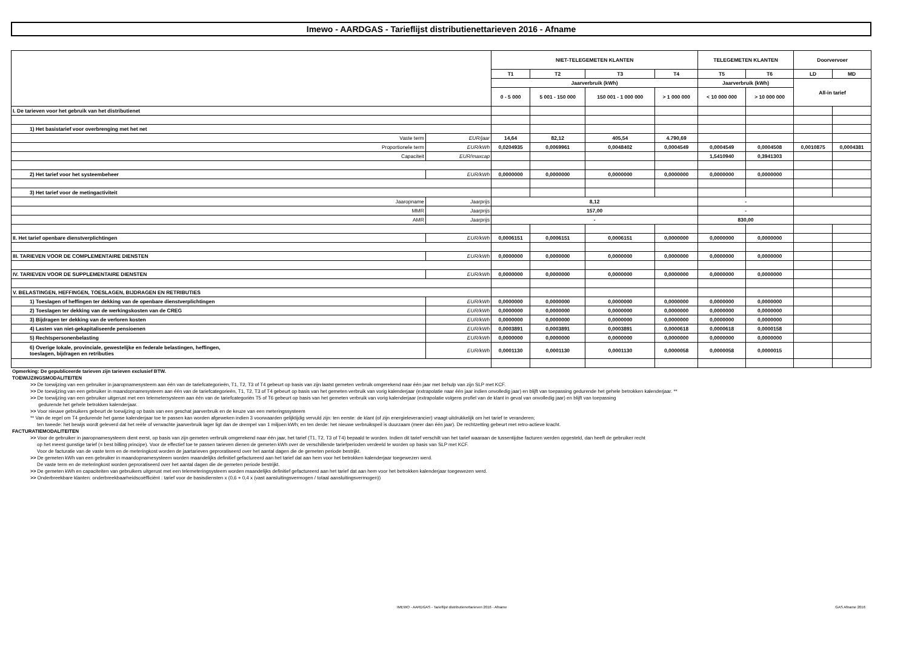Imewo - AARDGAS - Tarieflijst distributienettarieven 2016 - Afname
| | | NIET-TELEGEMETEN KLANTEN | | | | TELEGEMETEN KLANTEN | | Doorvervoer | |
| --- | --- | --- | --- | --- | --- | --- | --- | --- | --- |
| | | T1 | T2 | T3 | T4 | T5 | T6 | LD | MD |
| | | Jaarverbruik (kWh) | | | | Jaarverbruik (kWh) | | All-in tarief | |
| | | 0 - 5 000 | 5 001 - 150 000 | 150 001 - 1 000 000 | > 1 000 000 | < 10 000 000 | > 10 000 000 | | |
| I. De tarieven voor het gebruik van het distributienet | | | | | | | | | |
| 1) Het basistarief voor overbrenging met het net | | | | | | | | | |
| Vaste term | EUR/jaar | 14,64 | 82,12 | 405,54 | 4.790,69 | | | | |
| Proportionele term | EUR/kWh | 0,0204935 | 0,0069961 | 0,0048402 | 0,0004549 | 0,0004549 | 0,0004508 | 0,0010875 | 0,0004381 |
| Capaciteit | EUR/maxcap | | | | | 1,5410940 | 0,3941303 | | |
| 2) Het tarief voor het systeembeheer | EUR/kWh | 0,0000000 | 0,0000000 | 0,0000000 | 0,0000000 | 0,0000000 | 0,0000000 | | |
| 3) Het tarief voor de metingactiviteit | | | | | | | | | |
| Jaaropname | Jaarprijs | 8,12 | | | | - | | | |
| MMR | Jaarprijs | 157,00 | | | | - | | | |
| AMR | Jaarprijs | - | | | | 830,00 | | | |
| II. Het tarief openbare dienstverplichtingen | EUR/kWh | 0,0006151 | 0,0006151 | 0,0006151 | 0,0000000 | 0,0000000 | 0,0000000 | | |
| III. TARIEVEN VOOR DE COMPLEMENTAIRE DIENSTEN | EUR/kWh | 0,0000000 | 0,0000000 | 0,0000000 | 0,0000000 | 0,0000000 | 0,0000000 | | |
| IV. TARIEVEN VOOR DE SUPPLEMENTAIRE DIENSTEN | EUR/kWh | 0,0000000 | 0,0000000 | 0,0000000 | 0,0000000 | 0,0000000 | 0,0000000 | | |
| V. BELASTINGEN, HEFFINGEN, TOESLAGEN, BIJDRAGEN EN RETRIBUTIES | | | | | | | | | |
| 1) Toeslagen of heffingen ter dekking van de openbare dienstverplichtingen | EUR/kWh | 0,0000000 | 0,0000000 | 0,0000000 | 0,0000000 | 0,0000000 | 0,0000000 | | |
| 2) Toeslagen ter dekking van de werkingskosten van de CREG | EUR/kWh | 0,0000000 | 0,0000000 | 0,0000000 | 0,0000000 | 0,0000000 | 0,0000000 | | |
| 3) Bijdragen ter dekking van de verloren kosten | EUR/kWh | 0,0000000 | 0,0000000 | 0,0000000 | 0,0000000 | 0,0000000 | 0,0000000 | | |
| 4) Lasten van niet-gekapitaliseerde pensioenen | EUR/kWh | 0,0003891 | 0,0003891 | 0,0003891 | 0,0000618 | 0,0000618 | 0,0000158 | | |
| 5) Rechtspersonenbelasting | EUR/kWh | 0,0000000 | 0,0000000 | 0,0000000 | 0,0000000 | 0,0000000 | 0,0000000 | | |
| 6) Overige lokale, provinciale, gewestelijke en federale belastingen, heffingen, toeslagen, bijdragen en retributies | EUR/kWh | 0,0001130 | 0,0001130 | 0,0001130 | 0,0000058 | 0,0000058 | 0,0000015 | | |
Opmerking: De gepubliceerde tarieven zijn tarieven exclusief BTW.
TOEWIJZINGSMODALITEITEN
>> De toewijzing van een gebruiker in jaaropnamesysteem aan één van de tariefcategorieën, T1, T2, T3 of T4 gebeurt op basis van zijn laatst gemeten verbruik omgerekend naar één jaar met behulp van zijn SLP met KCF.
>> De toewijzing van een gebruiker in maandopnamesysteem aan één van de tariefcategorieën, T1, T2, T3 of T4 gebeurt op basis van het gemeten verbruik van vorig kalenderjaar (extrapolatie naar één jaar indien onvolledig jaar) en blijft van toepassing gedurende het gehele betrokken kalenderjaar. **
>> De toewijzing van een gebruiker uitgerust met een telemetersysteem aan één van de tariefcategoriën T5 of T6 gebeurt op basis van het gemeten verbruik van vorig kalenderjaar (extrapolatie volgens profiel van de klant in geval van onvolledig jaar) en blijft van toepassing
gedurende het gehele betrokken kalenderjaar.
>> Voor nieuwe gebruikers gebeurt de toewijzing op basis van een geschat jaarverbruik en de keuze van een meteringssysteem
** Van de regel om T4 gedurende het ganse kalenderjaar toe te passen kan worden afgeweken indien 3 voorwaarden gelijktijdig vervuld zijn: ten eerste: de klant (of zijn energieleverancier) vraagt uitdrukkelijk om het tarief te veranderen;
ten tweede: het bewijs wordt geleverd dat het reële of verwachte jaarverbruik lager ligt dan de drempel van 1 miljoen kWh; en ten derde: het nieuwe verbruikspeil is duurzaam (meer dan één jaar). De rechtzetting gebeurt met retro-actieve kracht.
FACTURATIEMODALITEITEN
>> Voor de gebruiker in jaaropnamesysteem dient eerst, op basis van zijn gemeten verbruik omgerekend naar één jaar, het tarief (T1, T2, T3 of T4) bepaald te worden. Indien dit tarief verschilt van het tarief waaraan de tussentijdse facturen werden opgesteld, dan heeft de gebruiker recht
op het meest gunstige tarief (= best billing principe). Voor de effectief toe te passen tarieven dienen de gemeten kWh over de verschillende tariefperioden verdeeld te worden op basis van SLP met KCF.
Voor de facturatie van de vaste term en de meteringkost worden de jaartarieven geproratiseerd over het aantal dagen die de gemeten periode bestrijkt.
>> De gemeten kWh van een gebruiker in maandopnamesysteem worden maandelijks definitief gefactureerd aan het tarief dat aan hem voor het betrokken kalenderjaar toegewezen werd.
De vaste term en de meteringkost worden geproratiseerd over het aantal dagen die de gemeten periode bestrijkt.
>> De gemeten kWh en capaciteiten van gebruikers uitgerust met een telemeteringsysteem worden maandelijks definitief gefactureerd aan het tarief dat aan hem voor het betrokken kalenderjaar toegewezen werd.
>> Onderbreekbare klanten: onderbreekbaarheidscoëfficiënt : tarief voor de basisdiensten x (0,6 + 0,4 x (vast aansluitingsvermogen / totaal aansluitingsvermogen))
IMEWO - AARDGAS - Tarieflijst distributienettarieven 2016 - Afname GAS Afname 2016